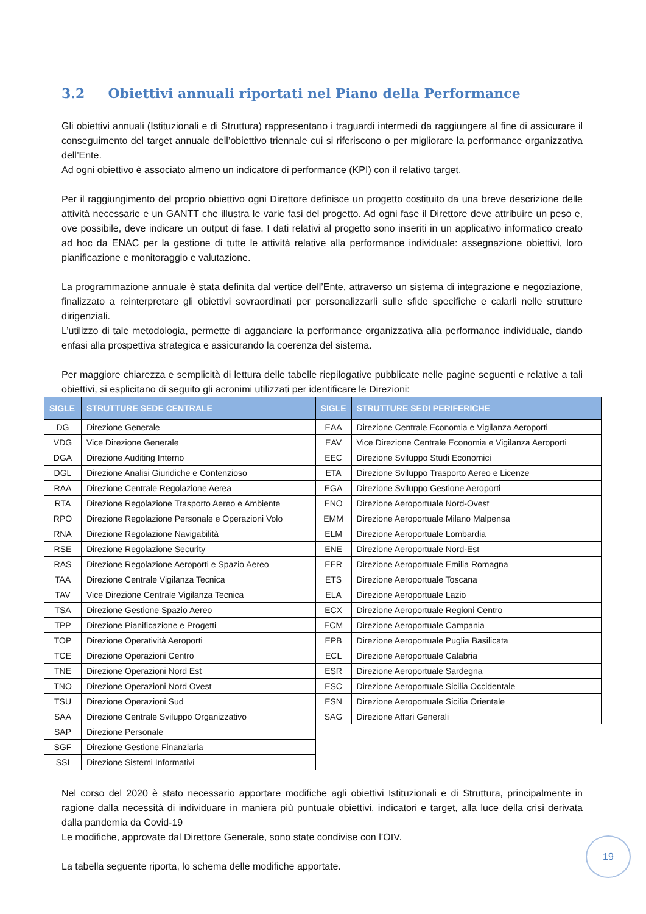3.2 Obiettivi annuali riportati nel Piano della Performance
Gli obiettivi annuali (Istituzionali e di Struttura) rappresentano i traguardi intermedi da raggiungere al fine di assicurare il conseguimento del target annuale dell’obiettivo triennale cui si riferiscono o per migliorare la performance organizzativa dell’Ente.
Ad ogni obiettivo è associato almeno un indicatore di performance (KPI) con il relativo target.
Per il raggiungimento del proprio obiettivo ogni Direttore definisce un progetto costituito da una breve descrizione delle attività necessarie e un GANTT che illustra le varie fasi del progetto. Ad ogni fase il Direttore deve attribuire un peso e, ove possibile, deve indicare un output di fase. I dati relativi al progetto sono inseriti in un applicativo informatico creato ad hoc da ENAC per la gestione di tutte le attività relative alla performance individuale: assegnazione obiettivi, loro pianificazione e monitoraggio e valutazione.
La programmazione annuale è stata definita dal vertice dell’Ente, attraverso un sistema di integrazione e negoziazione, finalizzato a reinterpretare gli obiettivi sovraordinati per personalizzarli sulle sfide specifiche e calarli nelle strutture dirigenziali.
L’utilizzo di tale metodologia, permette di agganciare la performance organizzativa alla performance individuale, dando enfasi alla prospettiva strategica e assicurando la coerenza del sistema.
Per maggiore chiarezza e semplicità di lettura delle tabelle riepilogative pubblicate nelle pagine seguenti e relative a tali obiettivi, si esplicitano di seguito gli acronimi utilizzati per identificare le Direzioni:
| SIGLE | STRUTTURE SEDE CENTRALE | SIGLE | STRUTTURE SEDI PERIFERICHE |
| --- | --- | --- | --- |
| DG | Direzione Generale | EAA | Direzione Centrale Economia e Vigilanza Aeroporti |
| VDG | Vice Direzione Generale | EAV | Vice Direzione Centrale Economia e Vigilanza Aeroporti |
| DGA | Direzione Auditing Interno | EEC | Direzione Sviluppo Studi Economici |
| DGL | Direzione Analisi Giuridiche e Contenzioso | ETA | Direzione Sviluppo Trasporto Aereo e Licenze |
| RAA | Direzione Centrale Regolazione Aerea | EGA | Direzione Sviluppo Gestione Aeroporti |
| RTA | Direzione Regolazione Trasporto Aereo e Ambiente | ENO | Direzione Aeroportuale Nord-Ovest |
| RPO | Direzione Regolazione Personale e Operazioni Volo | EMM | Direzione Aeroportuale Milano Malpensa |
| RNA | Direzione Regolazione Navigabilità | ELM | Direzione Aeroportuale Lombardia |
| RSE | Direzione Regolazione Security | ENE | Direzione Aeroportuale Nord-Est |
| RAS | Direzione Regolazione Aeroporti e Spazio Aereo | EER | Direzione Aeroportuale Emilia Romagna |
| TAA | Direzione Centrale Vigilanza Tecnica | ETS | Direzione Aeroportuale Toscana |
| TAV | Vice Direzione Centrale Vigilanza Tecnica | ELA | Direzione Aeroportuale Lazio |
| TSA | Direzione Gestione Spazio Aereo | ECX | Direzione Aeroportuale Regioni Centro |
| TPP | Direzione Pianificazione e Progetti | ECM | Direzione Aeroportuale Campania |
| TOP | Direzione Operatività Aeroporti | EPB | Direzione Aeroportuale Puglia Basilicata |
| TCE | Direzione Operazioni Centro | ECL | Direzione Aeroportuale Calabria |
| TNE | Direzione Operazioni Nord Est | ESR | Direzione Aeroportuale Sardegna |
| TNO | Direzione Operazioni Nord Ovest | ESC | Direzione Aeroportuale Sicilia Occidentale |
| TSU | Direzione Operazioni Sud | ESN | Direzione Aeroportuale Sicilia Orientale |
| SAA | Direzione Centrale Sviluppo Organizzativo | SAG | Direzione Affari Generali |
| SAP | Direzione Personale | | |
| SGF | Direzione Gestione Finanziaria | | |
| SSI | Direzione Sistemi Informativi | | |
Nel corso del 2020 è stato necessario apportare modifiche agli obiettivi Istituzionali e di Struttura, principalmente in ragione dalla necessità di individuare in maniera più puntuale obiettivi, indicatori e target, alla luce della crisi derivata dalla pandemia da Covid-19
Le modifiche, approvate dal Direttore Generale, sono state condivise con l’OIV.
La tabella seguente riporta, lo schema delle modifiche apportate.
19